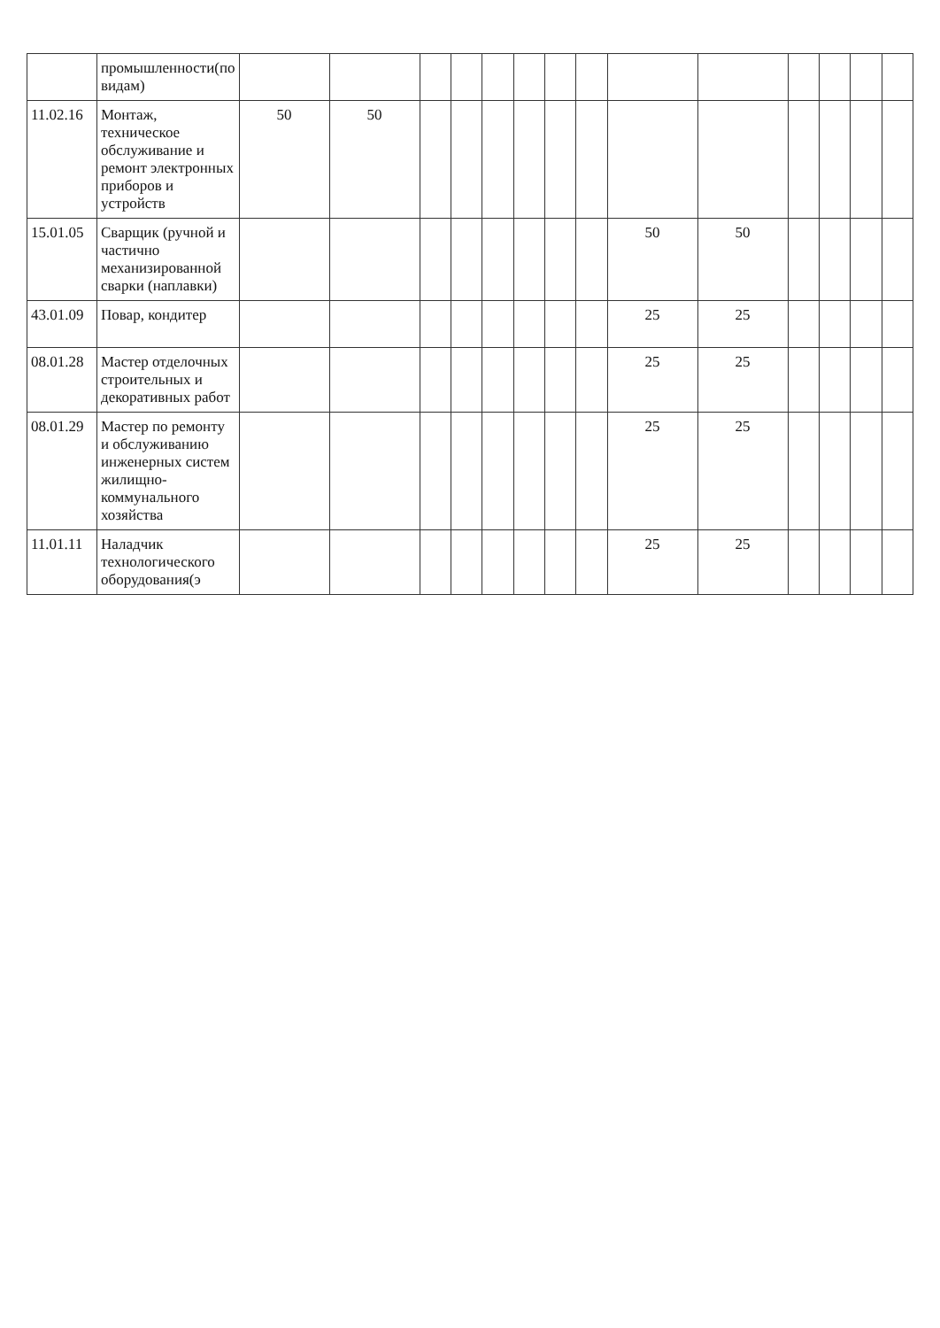| | промышленности(по видам) | | | | | | | | | | | | | | |
| 11.02.16 | Монтаж, техническое обслуживание и ремонт электронных приборов и устройств | 50 | 50 | | | | | | | | | | | | |
| 15.01.05 | Сварщик (ручной и частично механизированной сварки (наплавки) | | | | | | | | | 50 | 50 | | | | |
| 43.01.09 | Повар, кондитер | | | | | | | | | 25 | 25 | | | | |
| 08.01.28 | Мастер отделочных строительных и декоративных работ | | | | | | | | | 25 | 25 | | | | |
| 08.01.29 | Мастер по ремонту и обслуживанию инженерных систем жилищно-коммунального хозяйства | | | | | | | | | 25 | 25 | | | | |
| 11.01.11 | Наладчик технологического оборудования(э | | | | | | | | | 25 | 25 | | | | |